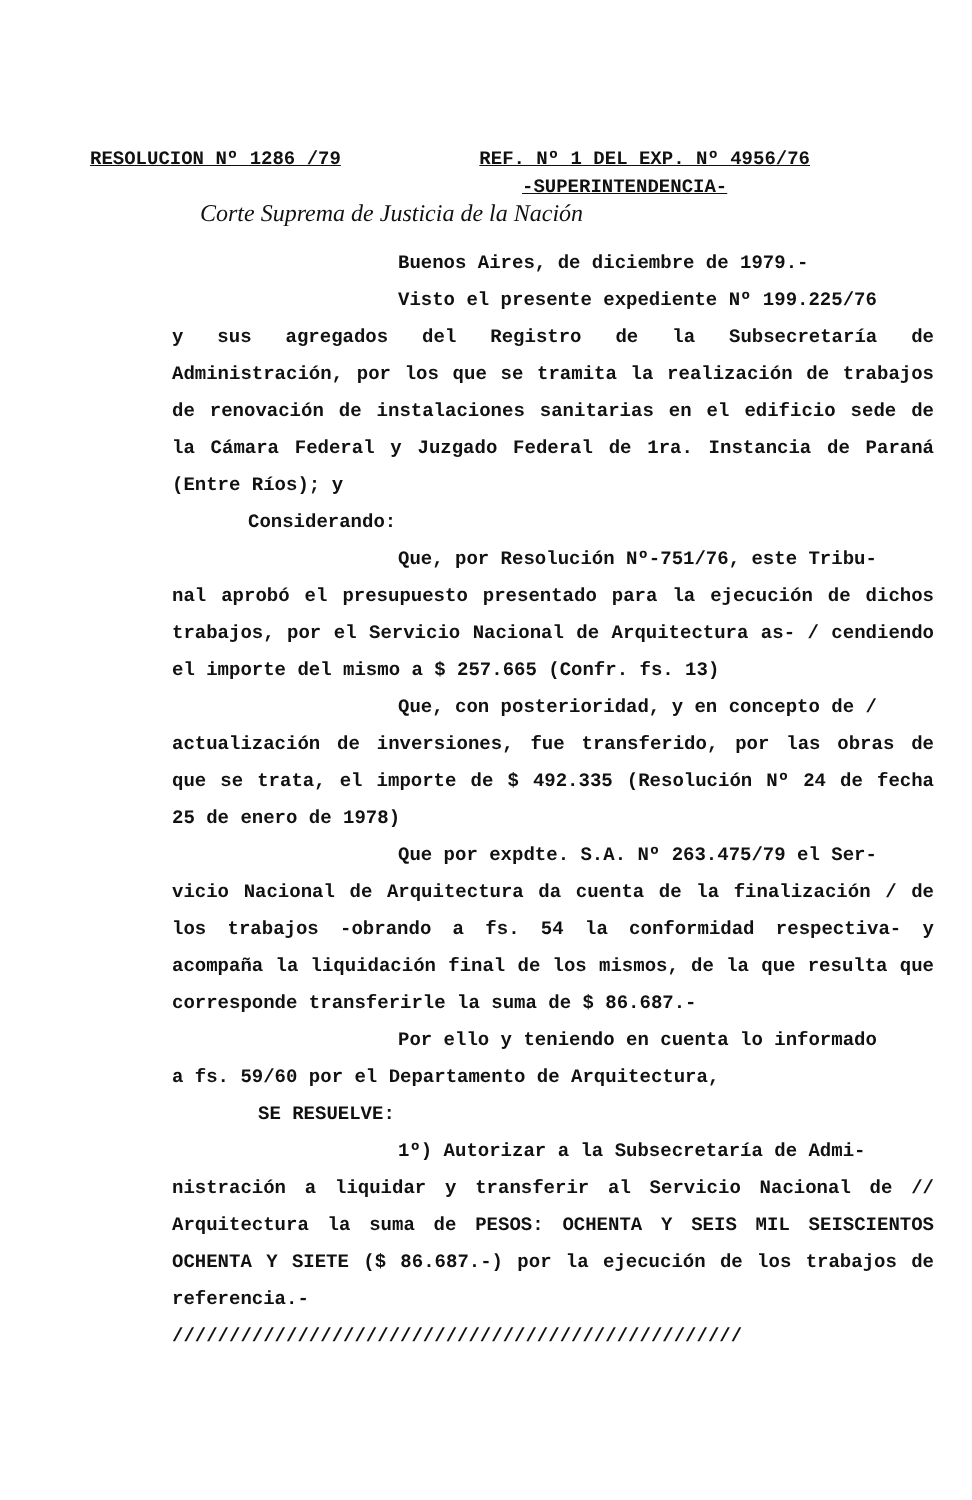RESOLUCION Nº 1286 /79 REF. Nº 1 DEL EXP. Nº 4956/76
-SUPERINTENDENCIA-
Corte Suprema de Justicia de la Nación
Buenos Aires, de diciembre de 1979.-
Visto el presente expediente Nº 199.225/76
y sus agregados del Registro de la Subsecretaría de Administración, por los que se tramita la realización de trabajos de renovación de instalaciones sanitarias en el edificio sede de la Cámara Federal y Juzgado Federal de 1ra. Instancia de Paraná (Entre Ríos); y
Considerando:
Que, por Resolución Nº-751/76, este Tribu-
nal aprobó el presupuesto presentado para la ejecución de dichos trabajos, por el Servicio Nacional de Arquitectura as- / cendiendo el importe del mismo a $ 257.665 (Confr. fs. 13)
Que, con posterioridad, y en concepto de /
actualización de inversiones, fue transferido, por las obras de que se trata, el importe de $ 492.335 (Resolución Nº 24 de fecha 25 de enero de 1978)
Que por expdte. S.A. Nº 263.475/79 el Ser-
vicio Nacional de Arquitectura da cuenta de la finalización / de los trabajos -obrando a fs. 54 la conformidad respectiva- y acompaña la liquidación final de los mismos, de la que resulta que corresponde transferirle la suma de $ 86.687.-
Por ello y teniendo en cuenta lo informado
a fs. 59/60 por el Departamento de Arquitectura,
SE RESUELVE:
1º) Autorizar a la Subsecretaría de Admi-
nistración a liquidar y transferir al Servicio Nacional de // Arquitectura la suma de PESOS: OCHENTA Y SEIS MIL SEISCIENTOS OCHENTA Y SIETE ($ 86.687.-) por la ejecución de los trabajos de referencia.-
//////////////////////////////////////////////////